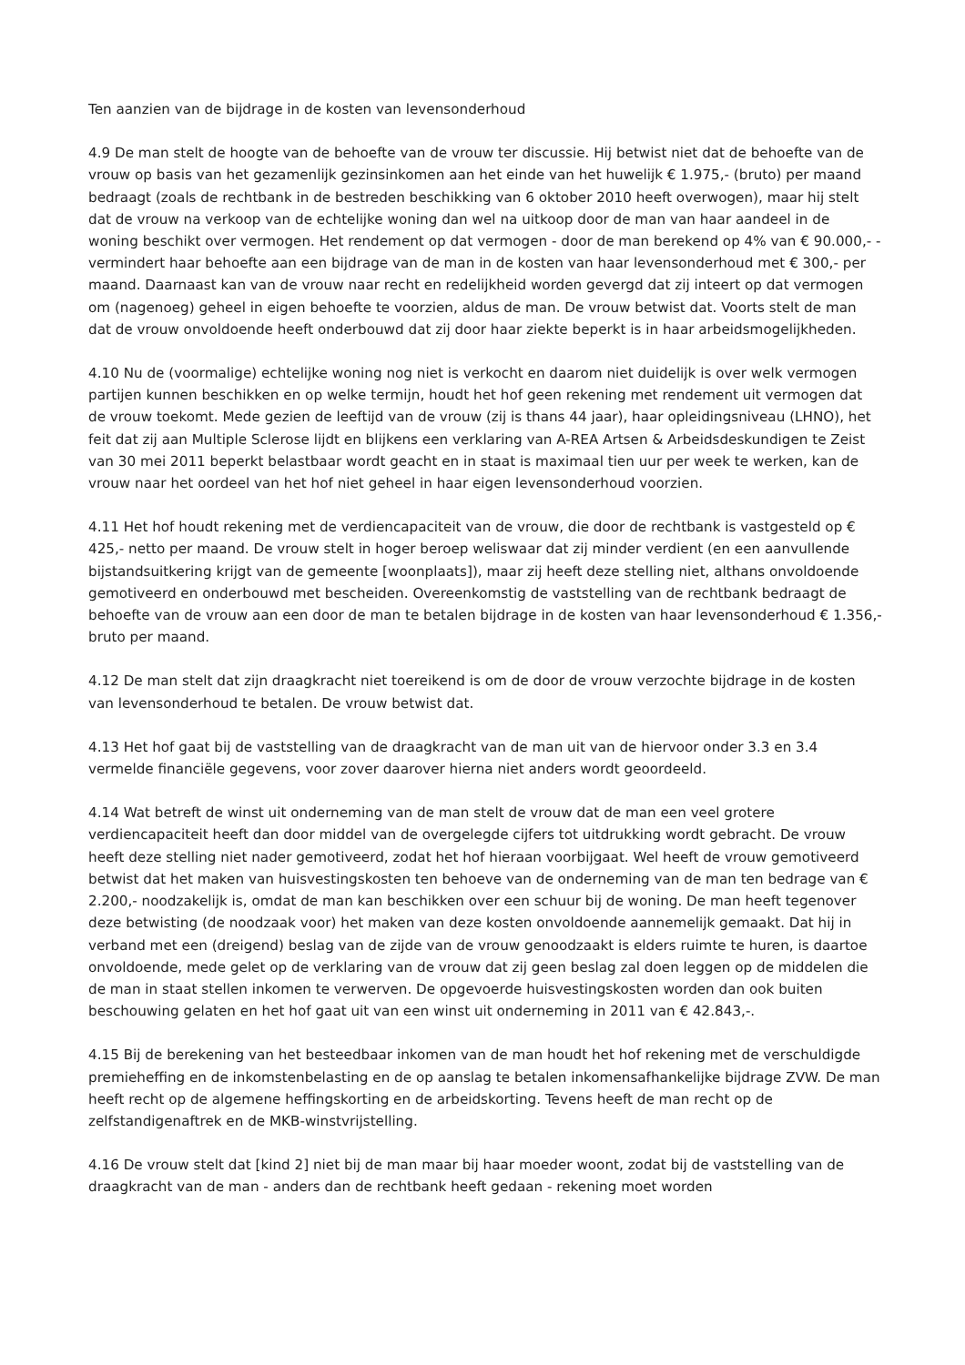Ten aanzien van de bijdrage in de kosten van levensonderhoud
4.9 De man stelt de hoogte van de behoefte van de vrouw ter discussie. Hij betwist niet dat de behoefte van de vrouw op basis van het gezamenlijk gezinsinkomen aan het einde van het huwelijk € 1.975,- (bruto) per maand bedraagt (zoals de rechtbank in de bestreden beschikking van 6 oktober 2010 heeft overwogen), maar hij stelt dat de vrouw na verkoop van de echtelijke woning dan wel na uitkoop door de man van haar aandeel in de woning beschikt over vermogen. Het rendement op dat vermogen - door de man berekend op 4% van € 90.000,- - vermindert haar behoefte aan een bijdrage van de man in de kosten van haar levensonderhoud met € 300,- per maand. Daarnaast kan van de vrouw naar recht en redelijkheid worden gevergd dat zij inteert op dat vermogen om (nagenoeg) geheel in eigen behoefte te voorzien, aldus de man. De vrouw betwist dat. Voorts stelt de man dat de vrouw onvoldoende heeft onderbouwd dat zij door haar ziekte beperkt is in haar arbeidsmogelijkheden.
4.10 Nu de (voormalige) echtelijke woning nog niet is verkocht en daarom niet duidelijk is over welk vermogen partijen kunnen beschikken en op welke termijn, houdt het hof geen rekening met rendement uit vermogen dat de vrouw toekomt. Mede gezien de leeftijd van de vrouw (zij is thans 44 jaar), haar opleidingsniveau (LHNO), het feit dat zij aan Multiple Sclerose lijdt en blijkens een verklaring van A-REA Artsen & Arbeidsdeskundigen te Zeist van 30 mei 2011 beperkt belastbaar wordt geacht en in staat is maximaal tien uur per week te werken, kan de vrouw naar het oordeel van het hof niet geheel in haar eigen levensonderhoud voorzien.
4.11 Het hof houdt rekening met de verdiencapaciteit van de vrouw, die door de rechtbank is vastgesteld op € 425,- netto per maand. De vrouw stelt in hoger beroep weliswaar dat zij minder verdient (en een aanvullende bijstandsuitkering krijgt van de gemeente [woonplaats]), maar zij heeft deze stelling niet, althans onvoldoende gemotiveerd en onderbouwd met bescheiden. Overeenkomstig de vaststelling van de rechtbank bedraagt de behoefte van de vrouw aan een door de man te betalen bijdrage in de kosten van haar levensonderhoud € 1.356,- bruto per maand.
4.12 De man stelt dat zijn draagkracht niet toereikend is om de door de vrouw verzochte bijdrage in de kosten van levensonderhoud te betalen. De vrouw betwist dat.
4.13 Het hof gaat bij de vaststelling van de draagkracht van de man uit van de hiervoor onder 3.3 en 3.4 vermelde financiële gegevens, voor zover daarover hierna niet anders wordt geoordeeld.
4.14 Wat betreft de winst uit onderneming van de man stelt de vrouw dat de man een veel grotere verdiencapaciteit heeft dan door middel van de overgelegde cijfers tot uitdrukking wordt gebracht. De vrouw heeft deze stelling niet nader gemotiveerd, zodat het hof hieraan voorbijgaat. Wel heeft de vrouw gemotiveerd betwist dat het maken van huisvestingskosten ten behoeve van de onderneming van de man ten bedrage van € 2.200,- noodzakelijk is, omdat de man kan beschikken over een schuur bij de woning. De man heeft tegenover deze betwisting (de noodzaak voor) het maken van deze kosten onvoldoende aannemelijk gemaakt. Dat hij in verband met een (dreigend) beslag van de zijde van de vrouw genoodzaakt is elders ruimte te huren, is daartoe onvoldoende, mede gelet op de verklaring van de vrouw dat zij geen beslag zal doen leggen op de middelen die de man in staat stellen inkomen te verwerven. De opgevoerde huisvestingskosten worden dan ook buiten beschouwing gelaten en het hof gaat uit van een winst uit onderneming in 2011 van € 42.843,-.
4.15 Bij de berekening van het besteedbaar inkomen van de man houdt het hof rekening met de verschuldigde premieheffing en de inkomstenbelasting en de op aanslag te betalen inkomensafhankelijke bijdrage ZVW. De man heeft recht op de algemene heffingskorting en de arbeidskorting. Tevens heeft de man recht op de zelfstandigenaftrek en de MKB-winstvrijstelling.
4.16 De vrouw stelt dat [kind 2] niet bij de man maar bij haar moeder woont, zodat bij de vaststelling van de draagkracht van de man - anders dan de rechtbank heeft gedaan - rekening moet worden